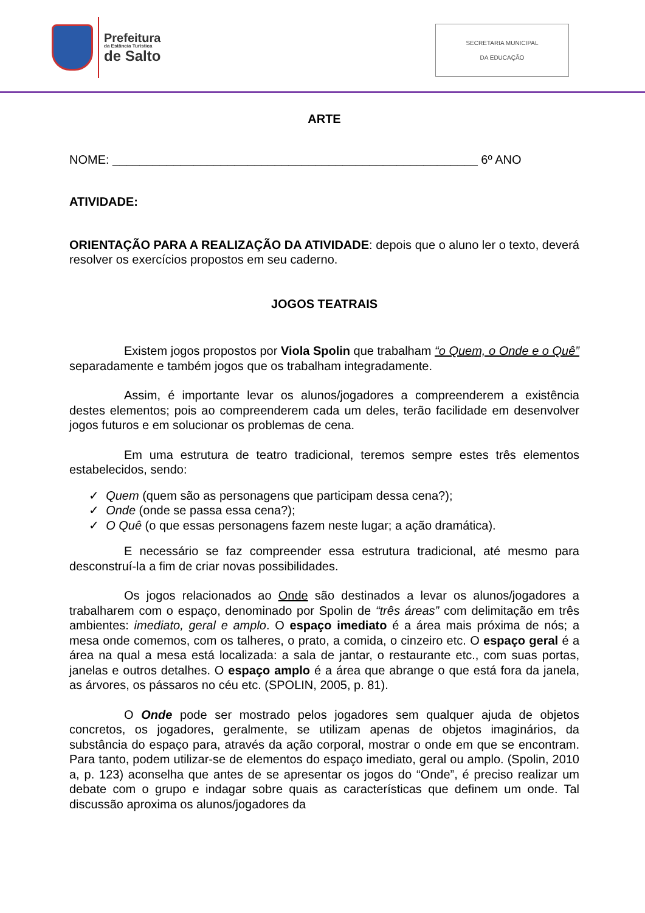Prefeitura
da Estância Turística
de Salto
SECRETARIA MUNICIPAL
DA EDUCAÇÃO
ARTE
NOME: ______________________________________________________ 6º ANO
ATIVIDADE:
ORIENTAÇÃO PARA A REALIZAÇÃO DA ATIVIDADE: depois que o aluno ler o texto, deverá resolver os exercícios propostos em seu caderno.
JOGOS TEATRAIS
Existem jogos propostos por Viola Spolin que trabalham “o Quem, o Onde e o Quê” separadamente e também jogos que os trabalham integradamente.
Assim, é importante levar os alunos/jogadores a compreenderem a existência destes elementos; pois ao compreenderem cada um deles, terão facilidade em desenvolver jogos futuros e em solucionar os problemas de cena.
Em uma estrutura de teatro tradicional, teremos sempre estes três elementos estabelecidos, sendo:
✓ Quem (quem são as personagens que participam dessa cena?);
✓ Onde (onde se passa essa cena?);
✓ O Quê (o que essas personagens fazem neste lugar; a ação dramática).
E necessário se faz compreender essa estrutura tradicional, até mesmo para desconstruí-la a fim de criar novas possibilidades.
Os jogos relacionados ao Onde são destinados a levar os alunos/jogadores a trabalharem com o espaço, denominado por Spolin de “três áreas” com delimitação em três ambientes: imediato, geral e amplo. O espaço imediato é a área mais próxima de nós; a mesa onde comemos, com os talheres, o prato, a comida, o cinzeiro etc. O espaço geral é a área na qual a mesa está localizada: a sala de jantar, o restaurante etc., com suas portas, janelas e outros detalhes. O espaço amplo é a área que abrange o que está fora da janela, as árvores, os pássaros no céu etc. (SPOLIN, 2005, p. 81).
O Onde pode ser mostrado pelos jogadores sem qualquer ajuda de objetos concretos, os jogadores, geralmente, se utilizam apenas de objetos imaginários, da substância do espaço para, através da ação corporal, mostrar o onde em que se encontram. Para tanto, podem utilizar-se de elementos do espaço imediato, geral ou amplo. (Spolin, 2010 a, p. 123) aconselha que antes de se apresentar os jogos do “Onde”, é preciso realizar um debate com o grupo e indagar sobre quais as características que definem um onde. Tal discussão aproxima os alunos/jogadores da